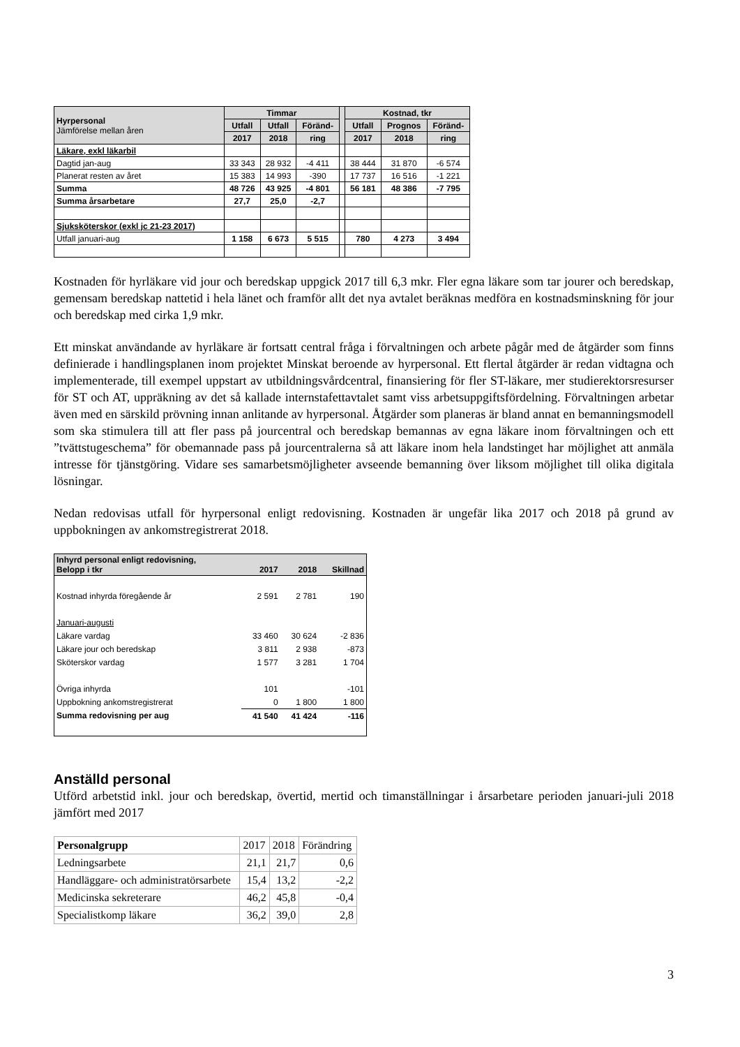| Hyrpersonal Jämförelse mellan åren | Timmar | | | | Kostnad, tkr | | |
| --- | --- | --- | --- | --- | --- | --- | --- |
| | Utfall | Utfall | Föränd- | | Utfall | Prognos | Föränd- |
| | 2017 | 2018 | ring | | 2017 | 2018 | ring |
| Läkare, exkl läkarbil | | | | | | | |
| Dagtid jan-aug | 33 343 | 28 932 | -4 411 | | 38 444 | 31 870 | -6 574 |
| Planerat resten av året | 15 383 | 14 993 | -390 | | 17 737 | 16 516 | -1 221 |
| Summa | 48 726 | 43 925 | -4 801 | | 56 181 | 48 386 | -7 795 |
| Summa årsarbetare | 27,7 | 25,0 | -2,7 | | | | |
| Sjuksköterskor (exkl jc 21-23 2017) | | | | | | | |
| Utfall januari-aug | 1 158 | 6 673 | 5 515 | | 780 | 4 273 | 3 494 |
Kostnaden för hyrläkare vid jour och beredskap uppgick 2017 till 6,3 mkr. Fler egna läkare som tar jourer och beredskap, gemensam beredskap nattetid i hela länet och framför allt det nya avtalet beräknas medföra en kostnadsminskning för jour och beredskap med cirka 1,9 mkr.
Ett minskat användande av hyrläkare är fortsatt central fråga i förvaltningen och arbete pågår med de åtgärder som finns definierade i handlingsplanen inom projektet Minskat beroende av hyrpersonal. Ett flertal åtgärder är redan vidtagna och implementerade, till exempel uppstart av utbildningsvårdcentral, finansiering för fler ST-läkare, mer studierektorsresurser för ST och AT, uppräkning av det så kallade internstafettavtalet samt viss arbetsuppgiftsfördelning. Förvaltningen arbetar även med en särskild prövning innan anlitande av hyrpersonal. Åtgärder som planeras är bland annat en bemanningsmodell som ska stimulera till att fler pass på jourcentral och beredskap bemannas av egna läkare inom förvaltningen och ett ”tvättstugeschema” för obemannade pass på jourcentralerna så att läkare inom hela landstinget har möjlighet att anmäla intresse för tjänstgöring. Vidare ses samarbetsmöjligheter avseende bemanning över liksom möjlighet till olika digitala lösningar.
Nedan redovisas utfall för hyrpersonal enligt redovisning. Kostnaden är ungefär lika 2017 och 2018 på grund av uppbokningen av ankomstregistrerat 2018.
| Inhyrd personal enligt redovisning, Belopp i tkr | 2017 | 2018 | Skillnad |
| Kostnad inhyrda föregående år | 2 591 | 2 781 | 190 |
| Januari-augusti | | | |
| Läkare vardag | 33 460 | 30 624 | -2 836 |
| Läkare jour och beredskap | 3 811 | 2 938 | -873 |
| Sköterskor vardag | 1 577 | 3 281 | 1 704 |
| Övriga inhyrda | 101 | | -101 |
| Uppbokning ankomstregistrerat | 0 | 1 800 | 1 800 |
| Summa redovisning per aug | 41 540 | 41 424 | -116 |
Anställd personal
Utförd arbetstid inkl. jour och beredskap, övertid, mertid och timanställningar i årsarbetare perioden januari-juli 2018 jämfört med 2017
| Personalgrupp | 2017 | 2018 | Förändring |
| Ledningsarbete | 21,1 | 21,7 | 0,6 |
| Handläggare- och administratörsarbete | 15,4 | 13,2 | -2,2 |
| Medicinska sekreterare | 46,2 | 45,8 | -0,4 |
| Specialistkomp läkare | 36,2 | 39,0 | 2,8 |
3